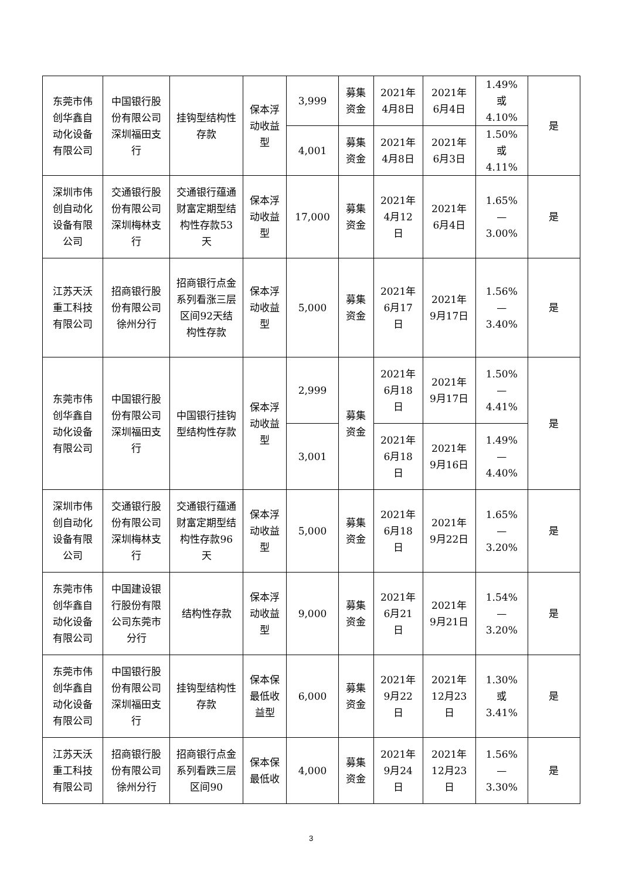| 东莞市伟创华鑫自动化设备有限公司 | 中国银行股份有限公司深圳福田支行 | 挂钩型结构性存款 | 保本浮动收益型 | 3,999 | 募集资金 | 2021年4月8日 | 2021年6月4日 | 1.49%或4.10% | 是 |
| | | | | 4,001 | 募集资金 | 2021年4月8日 | 2021年6月3日 | 1.50%或4.11% | |
| 深圳市伟创自动化设备有限公司 | 交通银行股份有限公司深圳梅林支行 | 交通银行蕴通财富定期型结构性存款53天 | 保本浮动收益型 | 17,000 | 募集资金 | 2021年4月12日 | 2021年6月4日 | 1.65%—3.00% | 是 |
| 江苏天沃重工科技有限公司 | 招商银行股份有限公司徐州分行 | 招商银行点金系列看涨三层区间92天结构性存款 | 保本浮动收益型 | 5,000 | 募集资金 | 2021年6月17日 | 2021年9月17日 | 1.56%—3.40% | 是 |
| 东莞市伟创华鑫自动化设备有限公司 | 中国银行股份有限公司深圳福田支行 | 中国银行挂钩型结构性存款 | 保本浮动收益型 | 2,999 | 募集资金 | 2021年6月18日 | 2021年9月17日 | 1.50%—4.41% | 是 |
| | | | | 3,001 | | 2021年6月18日 | 2021年9月16日 | 1.49%—4.40% | |
| 深圳市伟创自动化设备有限公司 | 交通银行股份有限公司深圳梅林支行 | 交通银行蕴通财富定期型结构性存款96天 | 保本浮动收益型 | 5,000 | 募集资金 | 2021年6月18日 | 2021年9月22日 | 1.65%—3.20% | 是 |
| 东莞市伟创华鑫自动化设备有限公司 | 中国建设银行股份有限公司东莞市分行 | 结构性存款 | 保本浮动收益型 | 9,000 | 募集资金 | 2021年6月21日 | 2021年9月21日 | 1.54%—3.20% | 是 |
| 东莞市伟创华鑫自动化设备有限公司 | 中国银行股份有限公司深圳福田支行 | 挂钩型结构性存款 | 保本保最低收益型 | 6,000 | 募集资金 | 2021年9月22日 | 2021年12月23日 | 1.30%或3.41% | 是 |
| 江苏天沃重工科技有限公司 | 招商银行股份有限公司徐州分行 | 招商银行点金系列看跌三层区间90 | 保本保最低收 | 4,000 | 募集资金 | 2021年9月24日 | 2021年12月23日 | 1.56%—3.30% | 是 |
3